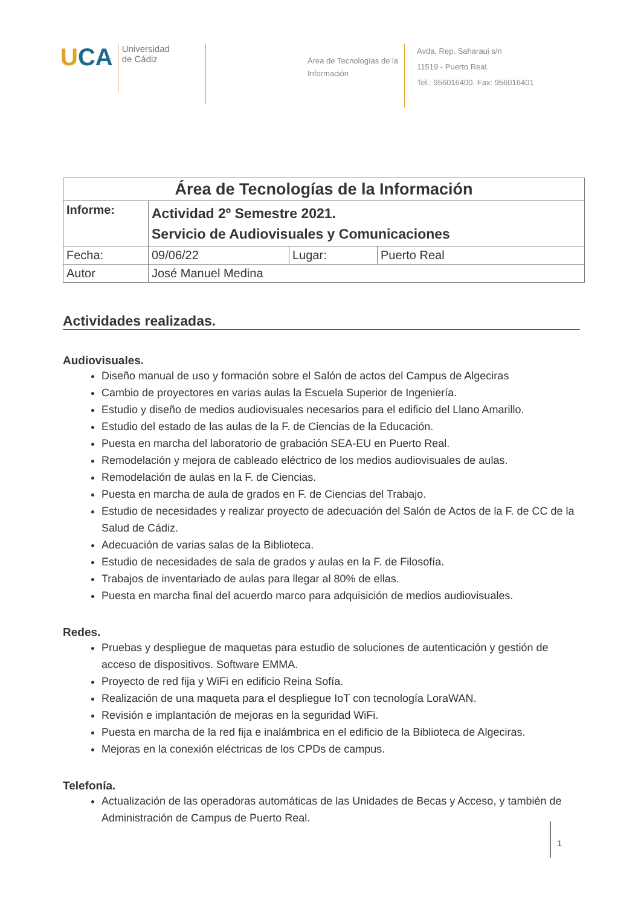U CA
Universidad
de Cádiz
Área de Tecnologías de la Información
Avda. Rep. Saharaui s/n
11519 - Puerto Real.
Tel.: 956016400. Fax: 956016401
| Área de Tecnologías de la Información | | | |
| --- | --- | --- | --- |
| Informe: | Actividad 2º Semestre 2021. Servicio de Audiovisuales y Comunicaciones | | |
| Fecha: | 09/06/22 | Lugar: | Puerto Real |
| Autor | José Manuel Medina | | |
Actividades realizadas.
Audiovisuales.
Diseño manual de uso y formación sobre el Salón de actos del Campus de Algeciras
Cambio de proyectores en varias aulas la Escuela Superior de Ingeniería.
Estudio y diseño de medios audiovisuales necesarios para el edificio del Llano Amarillo.
Estudio del estado de las aulas de la F. de Ciencias de la Educación.
Puesta en marcha del laboratorio de grabación SEA-EU en Puerto Real.
Remodelación y mejora de cableado eléctrico de los medios audiovisuales de aulas.
Remodelación de aulas en la F. de Ciencias.
Puesta en marcha de aula de grados en F. de Ciencias del Trabajo.
Estudio de necesidades y realizar proyecto de adecuación del Salón de Actos de la F. de CC de la Salud de Cádiz.
Adecuación de varias salas de la Biblioteca.
Estudio de necesidades de sala de grados y aulas en la F. de Filosofía.
Trabajos de inventariado de aulas para llegar al 80% de ellas.
Puesta en marcha final del acuerdo marco para adquisición de medios audiovisuales.
Redes.
Pruebas y despliegue de maquetas para estudio de soluciones de autenticación y gestión de acceso de dispositivos. Software EMMA.
Proyecto de red fija y WiFi en edificio Reina Sofía.
Realización de una maqueta para el despliegue IoT con tecnología LoraWAN.
Revisión e implantación de mejoras en la seguridad WiFi.
Puesta en marcha de la red fija e inalámbrica en el edificio de la Biblioteca de Algeciras.
Mejoras en la conexión eléctricas de los CPDs de campus.
Telefonía.
Actualización de las operadoras automáticas de las Unidades de Becas y Acceso, y también de Administración de Campus de Puerto Real.
1